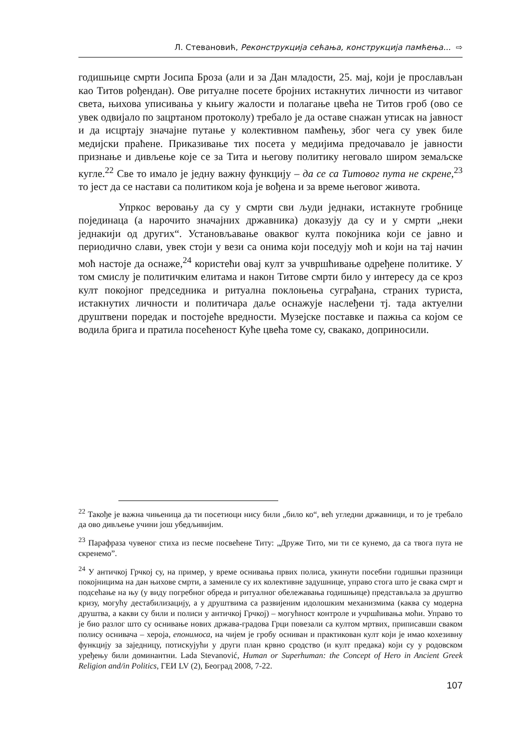Л. Стевановић, Реконструкција сећања, конструкција памћења... ⇨
годишњице смрти Јосипа Броза (али и за Дан младости, 25. мај, који је прослављан као Титов рођендан). Ове ритуалне посете бројних истакнутих личности из читавог света, њихова уписивања у књигу жалости и полагање цвећа не Титов гроб (ово се увек одвијало по зацртаном протоколу) требало је да оставе снажан утисак на јавност и да исцртају значајне путање у колективном памћењу, због чега су увек биле медијски праћене. Приказивање тих посета у медијима предочавало је јавности признање и дивљење које се за Тита и његову политику неговало широм земаљске кугле.<sup>22</sup> Све то имало је једну важну функцију – да се са Титовог пута не скрене,<sup>23</sup> то јест да се настави са политиком која је вођена и за време његовог живота.
Упркос веровању да су у смрти сви људи једнаки, истакнуте гробнице појединаца (а нарочито значајних државника) доказују да су и у смрти „неки једнакији од других“. Установљавање оваквог култа покојника који се јавно и периодично слави, увек стоји у вези са онима који поседују моћ и који на тај начин моћ настоје да оснаже,<sup>24</sup> користећи овај култ за учвршћивање одређене политике. У том смислу је политичким елитама и након Титове смрти било у интересу да се кроз култ покојног председника и ритуална поклоњења суграђана, страних туриста, истакнутих личности и политичара даље оснажује наслеђени тј. тада актуелни друштвени поредак и постојеће вредности. Музејске поставке и пажња са којом се водила брига и пратила посећеност Куће цвећа томе су, свакако, доприносили.
<sup>22</sup> Такође је важна чињеница да ти посетиоци нису били „било ко“, већ угледни државници, и то је требало да ово дивљење учини још убедљивијим.
<sup>23</sup> Парафраза чувеног стиха из песме посвећене Титу: „Друже Тито, ми ти се кунемо, да са твога пута не скренемо”.
<sup>24</sup> У античкој Грчкој су, на пример, у време оснивања првих полиса, укинути посебни годишњи празници покојницима на дан њихове смрти, а замениле су их колективне задушнице, управо стога што је свака смрт и подсећање на њу (у виду погребног обреда и ритуалног обележавања годишњице) представљала за друштво кризу, могућу дестабилизацију, а у друштвима са развијеним идолошким механизмима (каква су модерна друштва, а какви су били и полиси у античкој Грчкој) – могућност контроле и учршћивања моћи. Управо то је био разлог што су оснивање нових држава-градова Грци повезали са култом мртвих, приписавши сваком полису оснивача – хероја, епонимоса, на чијем је гробу оснивaн и практикован култ који је имао кохезивну функцију за заједницу, потискујући у други план крвно сродство (и култ предака) који су у родовском уређењу били доминантни. Lada Stevanović, Human or Superhuman: the Concept of Hero in Ancient Greek Religion and/in Politics, ГЕИ LV (2), Београд 2008, 7-22.
107